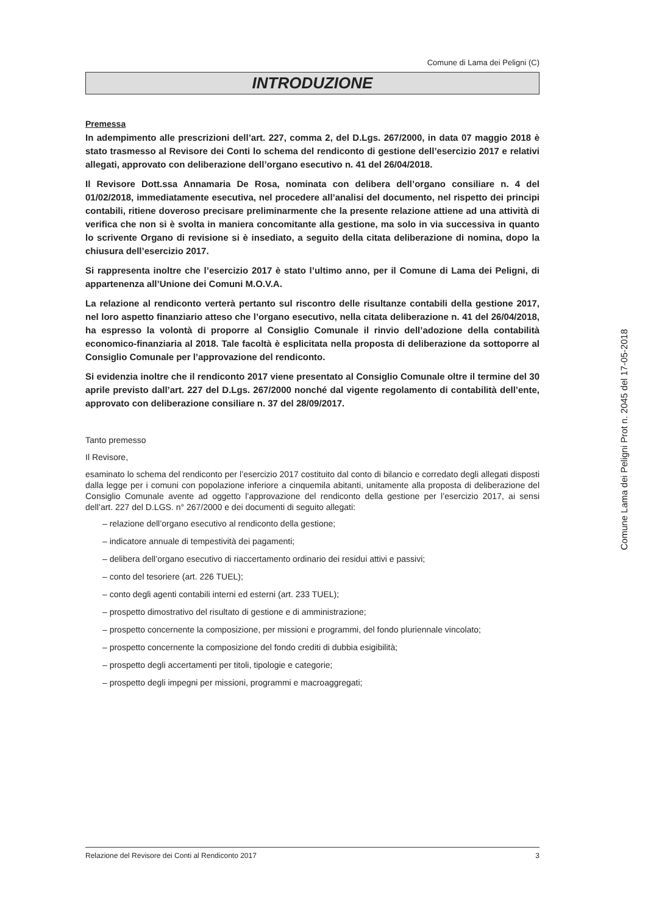Comune di Lama dei Peligni (C)
INTRODUZIONE
Premessa
In adempimento alle prescrizioni dell’art. 227, comma 2, del D.Lgs. 267/2000, in data 07 maggio 2018 è stato trasmesso al Revisore dei Conti lo schema del rendiconto di gestione dell’esercizio 2017 e relativi allegati, approvato con deliberazione dell’organo esecutivo n. 41 del 26/04/2018.
Il Revisore Dott.ssa Annamaria De Rosa, nominata con delibera dell’organo consiliare n. 4 del 01/02/2018, immediatamente esecutiva, nel procedere all’analisi del documento, nel rispetto dei principi contabili, ritiene doveroso precisare preliminarmente che la presente relazione attiene ad una attività di verifica che non si è svolta in maniera concomitante alla gestione, ma solo in via successiva in quanto lo scrivente Organo di revisione si è insediato, a seguito della citata deliberazione di nomina, dopo la chiusura dell’esercizio 2017.
Si rappresenta inoltre che l’esercizio 2017 è stato l’ultimo anno, per il Comune di Lama dei Peligni, di appartenenza all’Unione dei Comuni M.O.V.A.
La relazione al rendiconto verterà pertanto sul riscontro delle risultanze contabili della gestione 2017, nel loro aspetto finanziario atteso che l’organo esecutivo, nella citata deliberazione n. 41 del 26/04/2018, ha espresso la volontà di proporre al Consiglio Comunale il rinvio dell’adozione della contabilità economico-finanziaria al 2018. Tale facoltà è esplicitata nella proposta di deliberazione da sottoporre al Consiglio Comunale per l’approvazione del rendiconto.
Si evidenzia inoltre che il rendiconto 2017 viene presentato al Consiglio Comunale oltre il termine del 30 aprile previsto dall’art. 227 del D.Lgs. 267/2000 nonché dal vigente regolamento di contabilità dell’ente, approvato con deliberazione consiliare n. 37 del 28/09/2017.
Tanto premesso
Il Revisore,
esaminato lo schema del rendiconto per l’esercizio 2017 costituito dal conto di bilancio e corredato degli allegati disposti dalla legge per i comuni con popolazione inferiore a cinquemila abitanti, unitamente alla proposta di deliberazione del Consiglio Comunale avente ad oggetto l’approvazione del rendiconto della gestione per l’esercizio 2017, ai sensi dell’art. 227 del D.LGS. n° 267/2000 e dei documenti di seguito allegati:
– relazione dell’organo esecutivo al rendiconto della gestione;
– indicatore annuale di tempestività dei pagamenti;
– delibera dell’organo esecutivo di riaccertamento ordinario dei residui attivi e passivi;
– conto del tesoriere (art. 226 TUEL);
– conto degli agenti contabili interni ed esterni (art. 233 TUEL);
– prospetto dimostrativo del risultato di gestione e di amministrazione;
– prospetto concernente la composizione, per missioni e programmi, del fondo pluriennale vincolato;
– prospetto concernente la composizione del fondo crediti di dubbia esigibilità;
– prospetto degli accertamenti per titoli, tipologie e categorie;
– prospetto degli impegni per missioni, programmi e macroaggregati;
Relazione del Revisore dei Conti al Rendiconto 2017 3
Comune Lama dei Peligni Prot n. 2045 del 17-05-2018